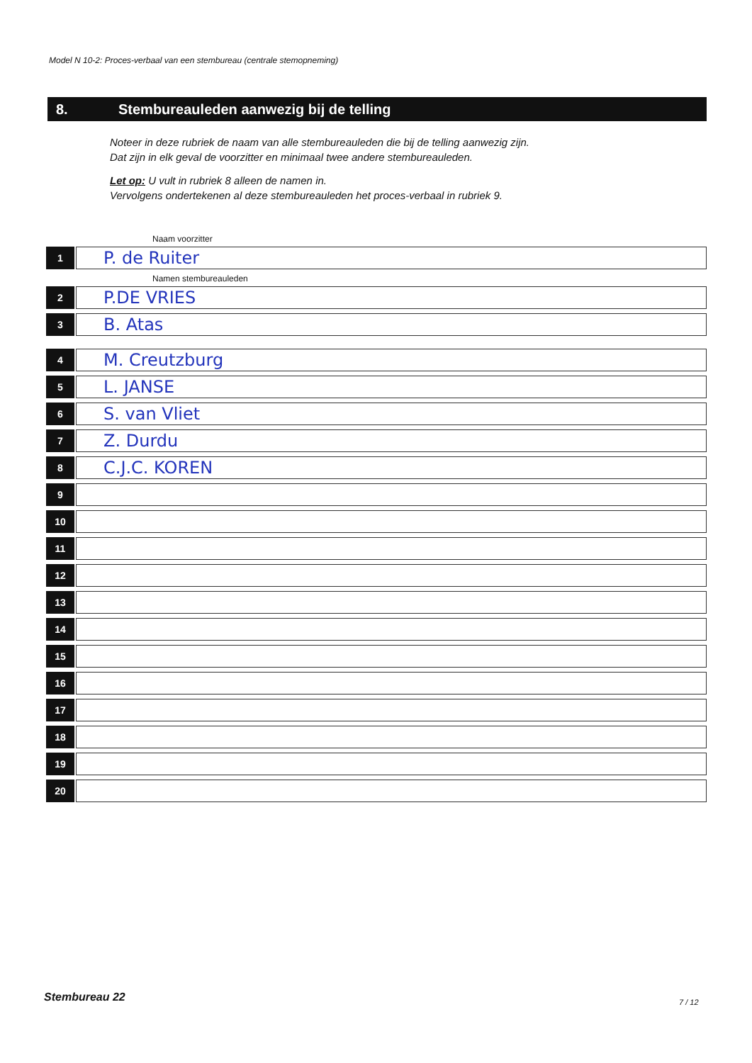Model N 10-2: Proces-verbaal van een stembureau (centrale stemopneming)
8. Stembureauleden aanwezig bij de telling
Noteer in deze rubriek de naam van alle stembureauleden die bij de telling aanwezig zijn.
Dat zijn in elk geval de voorzitter en minimaal twee andere stembureauleden.
Let op: U vult in rubriek 8 alleen de namen in.
Vervolgens ondertekenen al deze stembureauleden het proces-verbaal in rubriek 9.
Naam voorzitter
1
P. de Ruiter
Namen stembureauleden
2
P.DE VRIES
3
B. Atas
4
M. Creutzburg
5
L. JANSE
6
S. van Vliet
7
Z. Durdu
8
C.J.C. KOREN
9
10
11
12
13
14
15
16
17
18
19
20
Stembureau 22 7 / 12